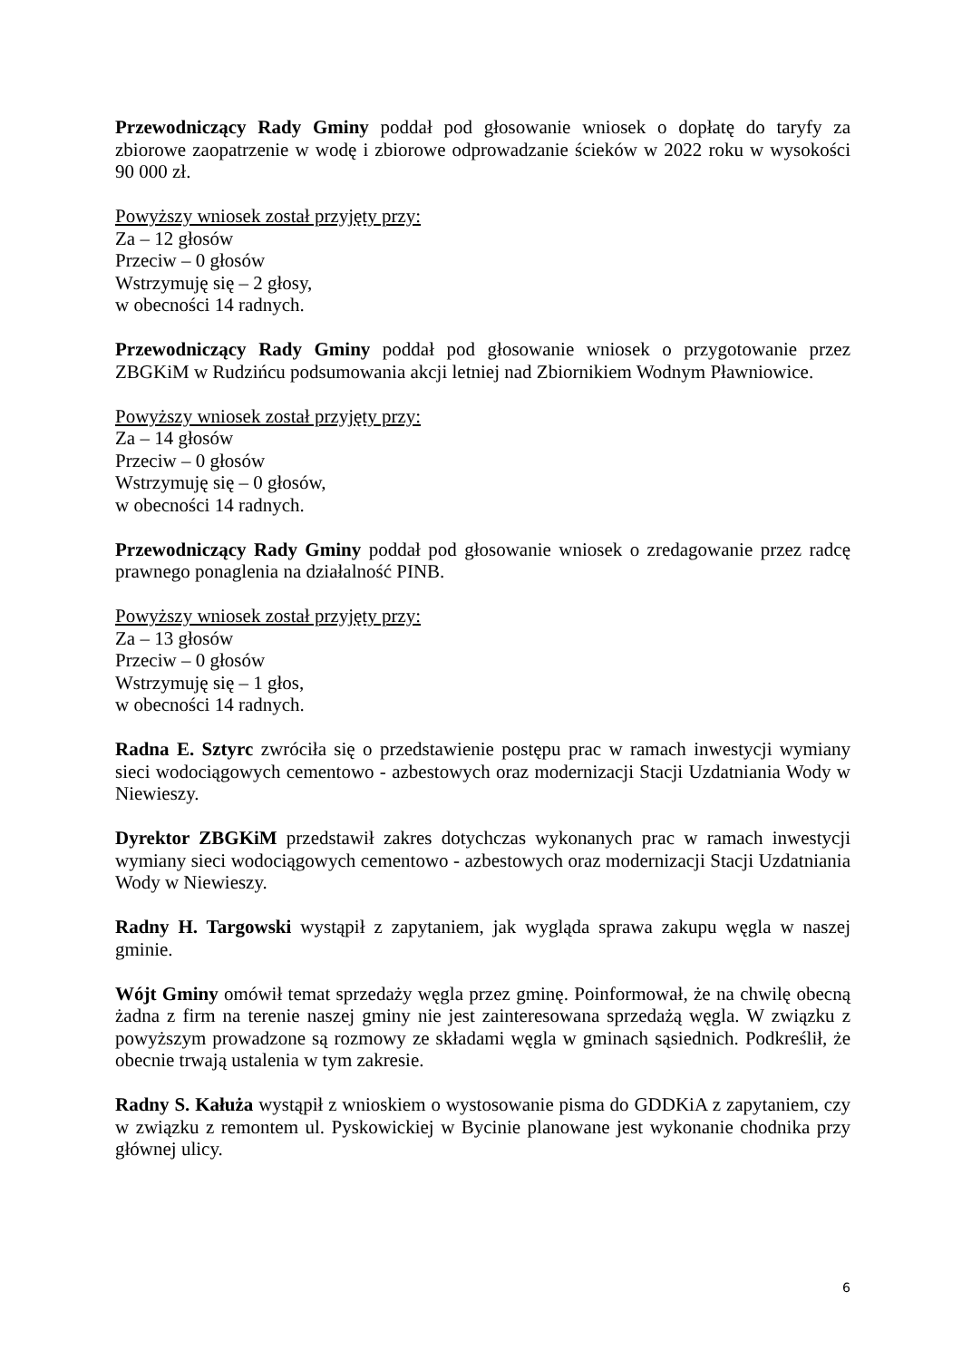Przewodniczący Rady Gminy poddał pod głosowanie wniosek o dopłatę do taryfy za zbiorowe zaopatrzenie w wodę i zbiorowe odprowadzanie ścieków w 2022 roku w wysokości 90 000 zł.
Powyższy wniosek został przyjęty przy:
Za – 12 głosów
Przeciw – 0 głosów
Wstrzymuję się – 2 głosy,
w obecności 14 radnych.
Przewodniczący Rady Gminy poddał pod głosowanie wniosek o przygotowanie przez ZBGKiM w Rudzińcu podsumowania akcji letniej nad Zbiornikiem Wodnym Pławniowice.
Powyższy wniosek został przyjęty przy:
Za – 14 głosów
Przeciw – 0 głosów
Wstrzymuję się – 0 głosów,
w obecności 14 radnych.
Przewodniczący Rady Gminy poddał pod głosowanie wniosek o zredagowanie przez radcę prawnego ponaglenia na działalność PINB.
Powyższy wniosek został przyjęty przy:
Za – 13 głosów
Przeciw – 0 głosów
Wstrzymuję się – 1 głos,
w obecności 14 radnych.
Radna E. Sztyrc zwróciła się o przedstawienie postępu prac w ramach inwestycji wymiany sieci wodociągowych cementowo - azbestowych oraz modernizacji Stacji Uzdatniania Wody w Niewieszy.
Dyrektor ZBGKiM przedstawił zakres dotychczas wykonanych prac w ramach inwestycji wymiany sieci wodociągowych cementowo - azbestowych oraz modernizacji Stacji Uzdatniania Wody w Niewieszy.
Radny H. Targowski wystąpił z zapytaniem, jak wygląda sprawa zakupu węgla w naszej gminie.
Wójt Gminy omówił temat sprzedaży węgla przez gminę. Poinformował, że na chwilę obecną żadna z firm na terenie naszej gminy nie jest zainteresowana sprzedażą węgla. W związku z powyższym prowadzone są rozmowy ze składami węgla w gminach sąsiednich. Podkreślił, że obecnie trwają ustalenia w tym zakresie.
Radny S. Kałuża wystąpił z wnioskiem o wystosowanie pisma do GDDKiA z zapytaniem, czy w związku z remontem ul. Pyskowickiej w Bycinie planowane jest wykonanie chodnika przy głównej ulicy.
6